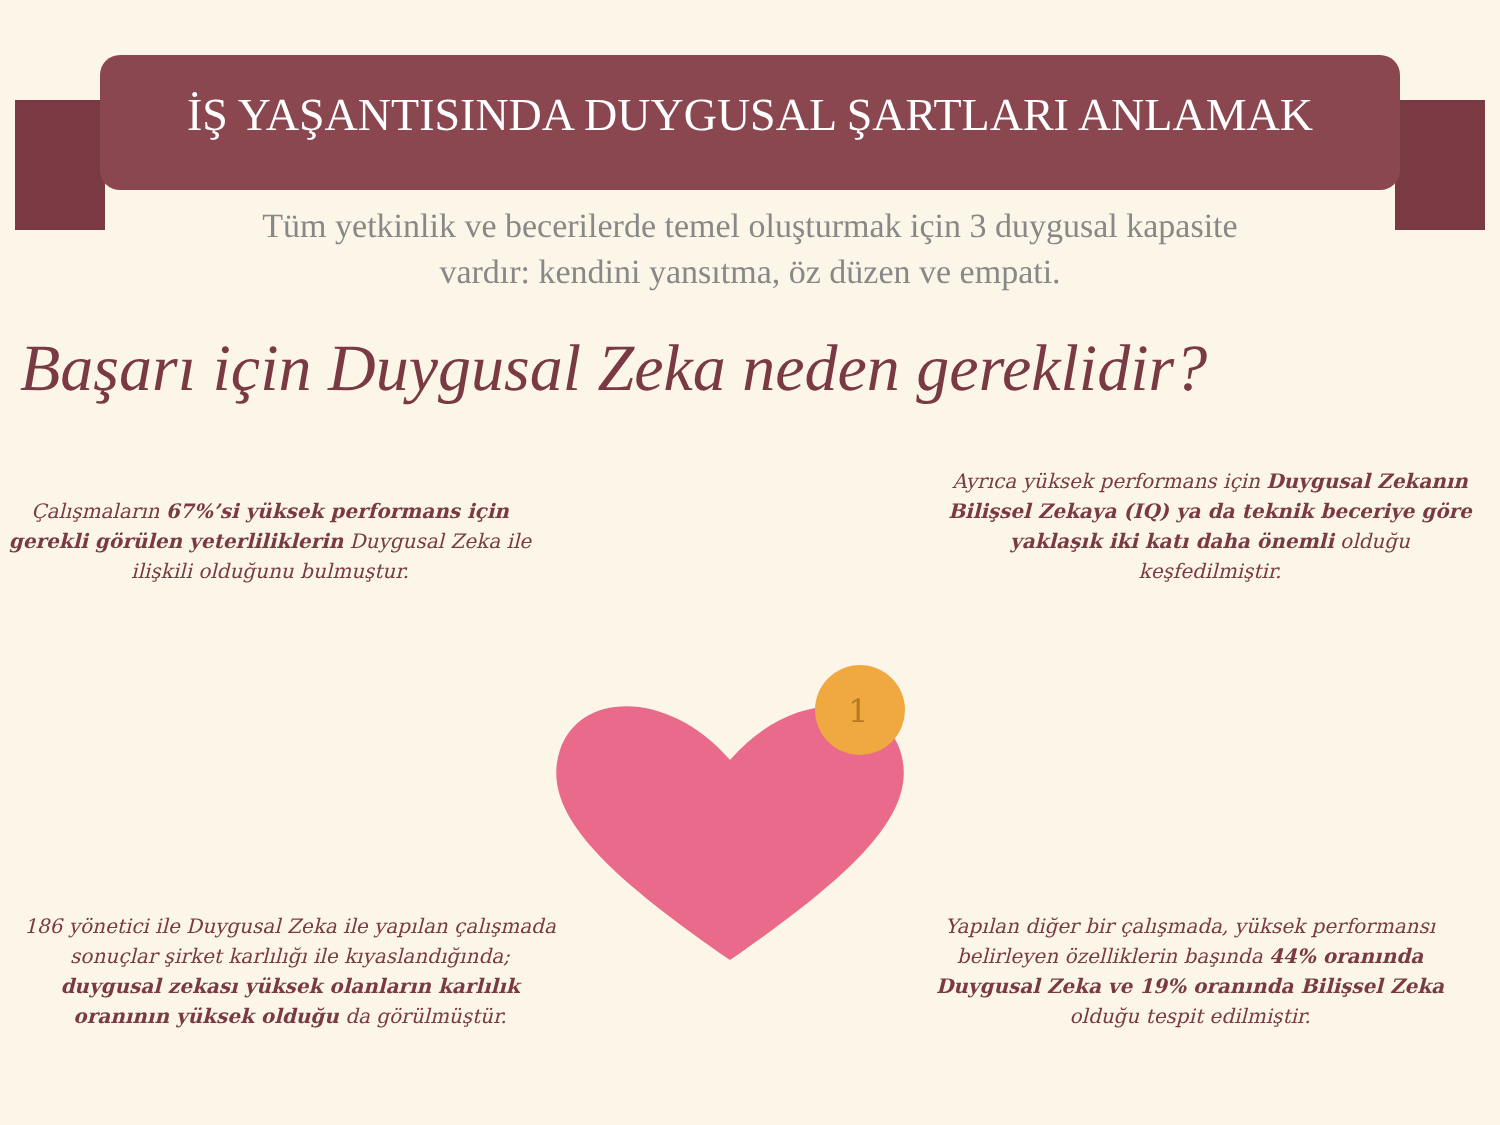İŞ YAŞANTISINDA DUYGUSAL ŞARTLARI ANLAMAK
Tüm yetkinlik ve becerilerde temel oluşturmak için 3 duygusal kapasite
vardır: kendini yansıtma, öz düzen ve empati.
Başarı için Duygusal Zeka neden gereklidir?
1
Çalışmaların 67%’si yüksek performans için gerekli görülen yeterliliklerin Duygusal Zeka ile ilişkili olduğunu bulmuştur.
Ayrıca yüksek performans için Duygusal Zekanın Bilişsel Zekaya (IQ) ya da teknik beceriye göre yaklaşık iki katı daha önemli olduğu keşfedilmiştir.
186 yönetici ile Duygusal Zeka ile yapılan çalışmada sonuçlar şirket karlılığı ile kıyaslandığında; duygusal zekası yüksek olanların karlılık oranının yüksek olduğu da görülmüştür.
Yapılan diğer bir çalışmada, yüksek performansı belirleyen özelliklerin başında 44% oranında Duygusal Zeka ve 19% oranında Bilişsel Zeka olduğu tespit edilmiştir.